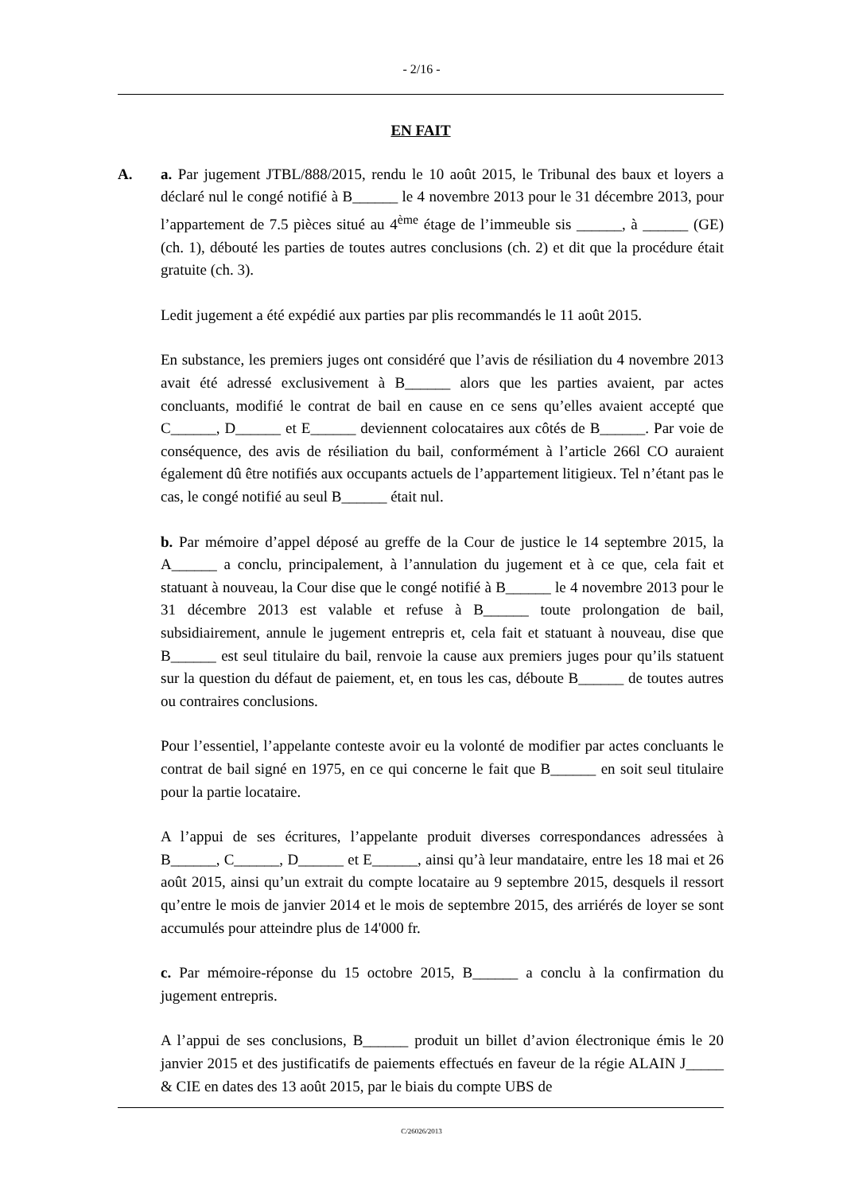- 2/16 -
EN FAIT
A. a. Par jugement JTBL/888/2015, rendu le 10 août 2015, le Tribunal des baux et loyers a déclaré nul le congé notifié à B______ le 4 novembre 2013 pour le 31 décembre 2013, pour l’appartement de 7.5 pièces situé au 4<sup>ème</sup> étage de l’immeuble sis ______, à ______ (GE) (ch. 1), débouté les parties de toutes autres conclusions (ch. 2) et dit que la procédure était gratuite (ch. 3).
Ledit jugement a été expédié aux parties par plis recommandés le 11 août 2015.
En substance, les premiers juges ont considéré que l’avis de résiliation du 4 novembre 2013 avait été adressé exclusivement à B______ alors que les parties avaient, par actes concluants, modifié le contrat de bail en cause en ce sens qu’elles avaient accepté que C______, D______ et E______ deviennent colocataires aux côtés de B______. Par voie de conséquence, des avis de résiliation du bail, conformément à l’article 266l CO auraient également dû être notifiés aux occupants actuels de l’appartement litigieux. Tel n’étant pas le cas, le congé notifié au seul B______ était nul.
b. Par mémoire d’appel déposé au greffe de la Cour de justice le 14 septembre 2015, la A______ a conclu, principalement, à l’annulation du jugement et à ce que, cela fait et statuant à nouveau, la Cour dise que le congé notifié à B______ le 4 novembre 2013 pour le 31 décembre 2013 est valable et refuse à B______ toute prolongation de bail, subsidiairement, annule le jugement entrepris et, cela fait et statuant à nouveau, dise que B______ est seul titulaire du bail, renvoie la cause aux premiers juges pour qu’ils statuent sur la question du défaut de paiement, et, en tous les cas, déboute B______ de toutes autres ou contraires conclusions.
Pour l’essentiel, l’appelante conteste avoir eu la volonté de modifier par actes concluants le contrat de bail signé en 1975, en ce qui concerne le fait que B______ en soit seul titulaire pour la partie locataire.
A l’appui de ses écritures, l’appelante produit diverses correspondances adressées à B______, C______, D______ et E______, ainsi qu’à leur mandataire, entre les 18 mai et 26 août 2015, ainsi qu’un extrait du compte locataire au 9 septembre 2015, desquels il ressort qu’entre le mois de janvier 2014 et le mois de septembre 2015, des arriérés de loyer se sont accumulés pour atteindre plus de 14'000 fr.
c. Par mémoire-réponse du 15 octobre 2015, B______ a conclu à la confirmation du jugement entrepris.
A l’appui de ses conclusions, B______ produit un billet d’avion électronique émis le 20 janvier 2015 et des justificatifs de paiements effectués en faveur de la régie ALAIN J_____ & CIE en dates des 13 août 2015, par le biais du compte UBS de
C/26026/2013